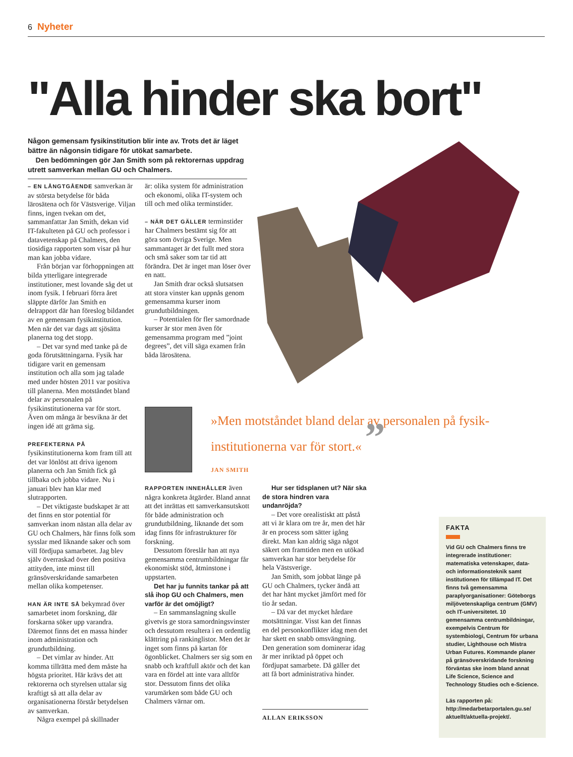6 Nyheter
"Alla hinder ska bort"
Någon gemensam fysikinstitution blir inte av. Trots det är läget bättre än någonsin tidigare för utökat samarbete.
Den bedömningen gör Jan Smith som på rektorernas uppdrag utrett samverkan mellan GU och Chalmers.
– EN LÅNGTGÅENDE samverkan är av största betydelse för båda lärosätena och för Västsverige. Viljan finns, ingen tvekan om det, sammanfattar Jan Smith, dekan vid IT-fakulteten på GU och professor i datavetenskap på Chalmers, den tiosidiga rapporten som visar på hur man kan jobba vidare.
Från början var förhoppningen att bilda ytterligare integrerade institutioner, mest lovande såg det ut inom fysik. I februari förra året släppte därför Jan Smith en delrapport där han föreslog bildandet av en gemensam fysikinstitution. Men när det var dags att sjösätta planerna tog det stopp.
– Det var synd med tanke på de goda förutsättningarna. Fysik har tidigare varit en gemensam institution och alla som jag talade med under hösten 2011 var positiva till planerna. Men motståndet bland delar av personalen på fysikinstitutionerna var för stort. Även om många är besvikna är det ingen idé att gräma sig.
PREFEKTERNA PÅ fysikinstitutionerna kom fram till att det var lönlöst att driva igenom planerna och Jan Smith fick gå tillbaka och jobba vidare. Nu i januari blev han klar med slutrapporten.
– Det viktigaste budskapet är att det finns en stor potential för samverkan inom nästan alla delar av GU och Chalmers, här finns folk som sysslar med liknande saker och som vill fördjupa samarbetet. Jag blev själv överraskad över den positiva attityden, inte minst till gränsöverskridande samarbeten mellan olika kompetenser.
HAN ÄR INTE SÅ bekymrad över samarbetet inom forskning, där forskarna söker upp varandra. Däremot finns det en massa hinder inom administration och grundutbildning.
– Det vimlar av hinder. Att komma tillrätta med dem måste ha högsta prioritet. Här krävs det att rektorerna och styrelsen uttalar sig kraftigt så att alla delar av organisationerna förstår betydelsen av samverkan.
Några exempel på skillnader
är: olika system för administration och ekonomi, olika IT-system och till och med olika terminstider.
– NÄR DET GÄLLER terminstider har Chalmers bestämt sig för att göra som övriga Sverige. Men sammantaget är det fullt med stora och små saker som tar tid att förändra. Det är inget man löser över en natt.
Jan Smith drar också slutsatsen att stora vinster kan uppnås genom gemensamma kurser inom grundutbildningen.
– Potentialen för fler samordnade kurser är stor men även för gemensamma program med ”joint degrees”, det vill säga examen från båda lärosätena.
»Men motståndet bland delar av personalen på fysik­institutionerna var för stort.« ”
JAN SMITH
RAPPORTEN INNEHÅLLER även några konkreta åtgärder. Bland annat att det inrättas ett samverkansutskott för både administration och grundutbildning, liknande det som idag finns för infrastrukturer för forskning.
Dessutom föreslår han att nya gemensamma centrumbildningar får ekonomiskt stöd, åtminstone i uppstarten.
Det har ju funnits tankar på att slå ihop GU och Chalmers, men varför är det omöjligt?
– En sammanslagning skulle givetvis ge stora samordningsvinster och dessutom resultera i en ordentlig klättring på rankinglistor. Men det är inget som finns på kartan för ögonblicket. Chalmers ser sig som en snabb och kraftfull aktör och det kan vara en fördel att inte vara alltför stor. Dessutom finns det olika varumärken som både GU och Chalmers värnar om.
Hur ser tidsplanen ut? När ska de stora hindren vara undanröjda?
– Det vore orealistiskt att påstå att vi är klara om tre år, men det här är en process som sätter igång direkt. Man kan aldrig säga något säkert om framtiden men en utökad samverkan har stor betydelse för hela Västsverige.
Jan Smith, som jobbat länge på GU och Chalmers, tycker ändå att det har hänt mycket jämfört med för tio år sedan.
– Då var det mycket hårdare motsättningar. Visst kan det finnas en del personkonflikter idag men det har skett en snabb omsvängning. Den generation som dominerar idag är mer inriktad på öppet och fördjupat samarbete. Då gäller det att få bort administrativa hinder.
ALLAN ERIKSSON
FAKTA
Vid GU och Chalmers finns tre integrerade institutioner: matematiska vetenskaper, data- och informationsteknik samt institutionen för tillämpad IT. Det finns två gemensamma paraplyorganisationer: Göteborgs miljövetenskapliga centrum (GMV) och IT-universitetet. 10 gemensamma centrumbildningar, exempelvis Centrum för systembiologi, Centrum för urbana studier, Lighthouse och Mistra Urban Futures. Kommande planer på gränsöverskridande forskning förväntas ske inom bland annat Life Science, Science and Technology Studies och e-Science.
Läs rapporten på:
http://medarbetarportalen.gu.se/ aktuellt/aktuella-projekt/.